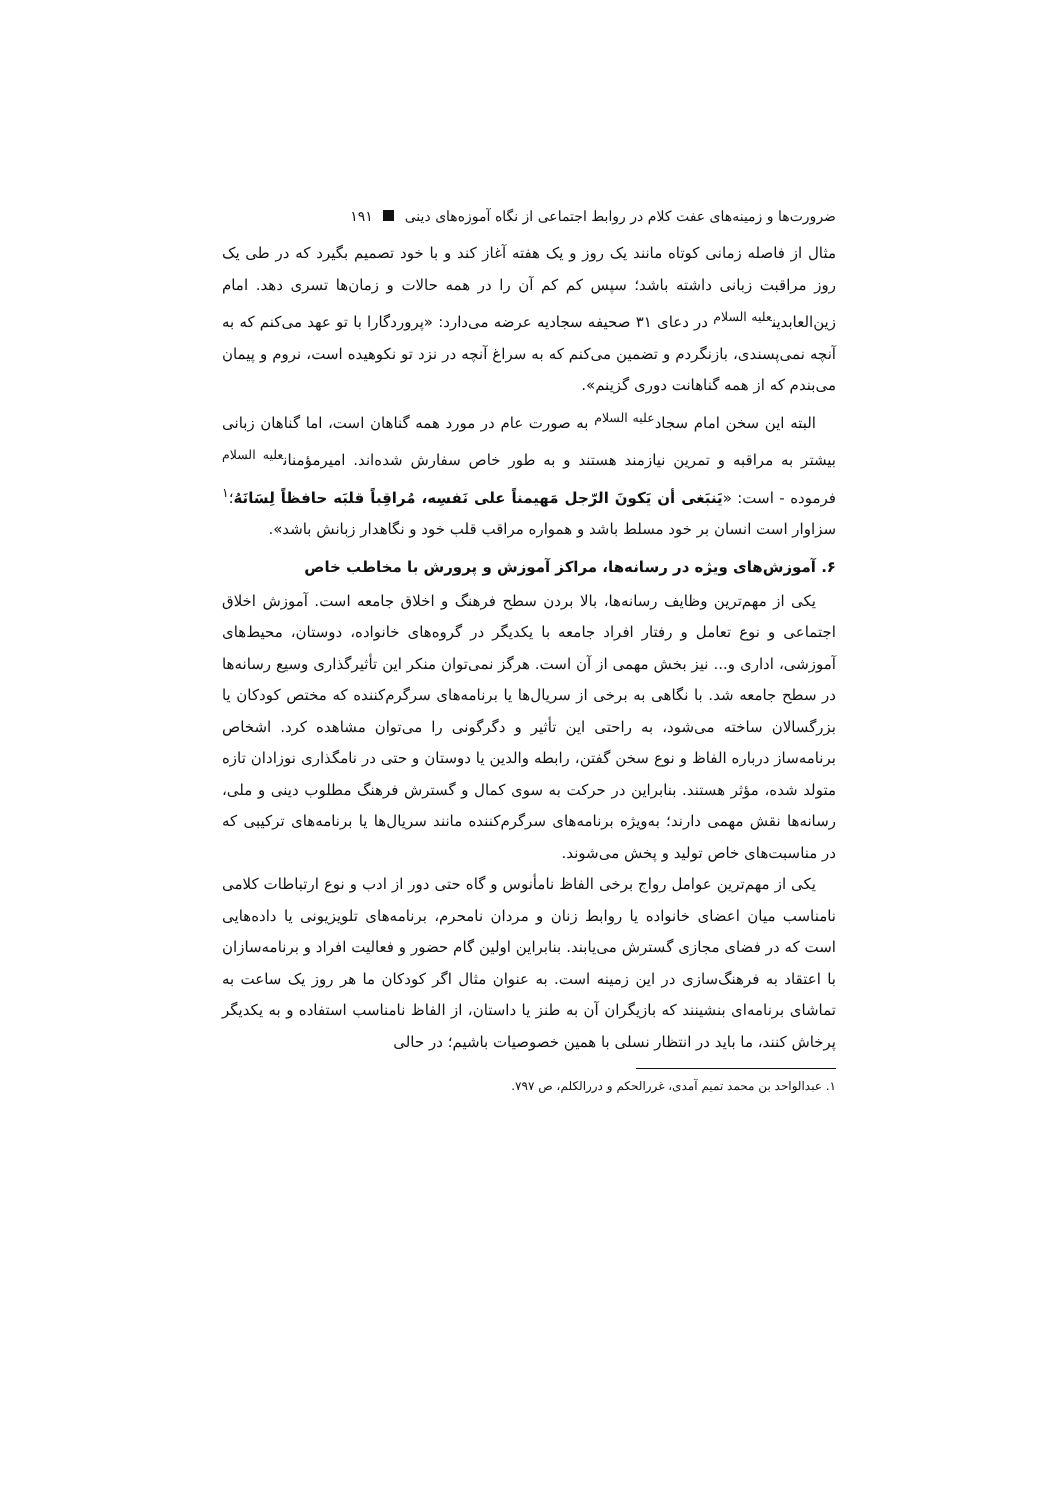ضرورت‌ها و زمینه‌های عفت کلام در روابط اجتماعی از نگاه آموزه‌های دینی ۱۹۱
مثال از فاصله زمانی کوتاه مانند یک روز و یک هفته آغاز کند و با خود تصمیم بگیرد که در طی یک روز مراقبت زبانی داشته باشد؛ سپس کم کم آن را در همه حالات و زمان‌ها تسری دهد. امام زین‌العابدین<sup>علیه السلام</sup> در دعای ۳۱ صحیفه سجادیه عرضه می‌دارد: «پروردگارا با تو عهد می‌کنم که به آنچه نمی‌پسندی، بازنگردم و تضمین می‌کنم که به سراغ آنچه در نزد تو نکوهیده است، نروم و پیمان می‌بندم که از همه گناهانت دوری گزینم».
البته این سخن امام سجاد<sup>علیه السلام</sup> به صورت عام در مورد همه گناهان است، اما گناهان زبانی بیشتر به مراقبه و تمرین نیازمند هستند و به طور خاص سفارش شده‌اند. امیرمؤمنان<sup>علیه السلام</sup> فرموده - است: «یَنبَغی أن یَکونَ الرّجل مَهیمناً علی نَفسِه، مُراقِباً قلبَه حافظاً لِسَانَهُ؛<sup>۱</sup> سزاوار است انسان بر خود مسلط باشد و همواره مراقب قلب خود و نگاهدار زبانش باشد».
۶. آموزش‌های ویژه در رسانه‌ها، مراکز آموزش و پرورش با مخاطب خاص
یکی از مهم‌ترین وظایف رسانه‌ها، بالا بردن سطح فرهنگ و اخلاق جامعه است. آموزش اخلاق اجتماعی و نوع تعامل و رفتار افراد جامعه با یکدیگر در گروه‌های خانواده، دوستان، محیط‌های آموزشی، اداری و... نیز بخش مهمی از آن است. هرگز نمی‌توان منکر این تأثیرگذاری وسیع رسانه‌ها در سطح جامعه شد. با نگاهی به برخی از سریال‌ها یا برنامه‌های سرگرم‌کننده که مختص کودکان یا بزرگسالان ساخته می‌شود، به راحتی این تأثیر و دگرگونی را می‌توان مشاهده کرد. اشخاص برنامه‌ساز درباره الفاظ و نوع سخن گفتن، رابطه والدین یا دوستان و حتی در نامگذاری نوزادان تازه متولد شده، مؤثر هستند. بنابراین در حرکت به سوی کمال و گسترش فرهنگ مطلوب دینی و ملی، رسانه‌ها نقش مهمی دارند؛ به‌ویژه برنامه‌های سرگرم‌کننده مانند سریال‌ها یا برنامه‌های ترکیبی که در مناسبت‌های خاص تولید و پخش می‌شوند.
یکی از مهم‌ترین عوامل رواج برخی الفاظ نامأنوس و گاه حتی دور از ادب و نوع ارتباطات کلامی نامناسب میان اعضای خانواده یا روابط زنان و مردان نامحرم، برنامه‌های تلویزیونی یا داده‌هایی است که در فضای مجازی گسترش می‌یابند. بنابراین اولین گام حضور و فعالیت افراد و برنامه‌سازان با اعتقاد به فرهنگ‌سازی در این زمینه است. به عنوان مثال اگر کودکان ما هر روز یک ساعت به تماشای برنامه‌ای بنشینند که بازیگران آن به طنز یا داستان، از الفاظ نامناسب استفاده و به یکدیگر پرخاش کنند، ما باید در انتظار نسلی با همین خصوصیات باشیم؛ در حالی
۱. عبدالواحد بن محمد تمیم آمدی، غررالحکم و دررالکلم، ص ۷۹۷.